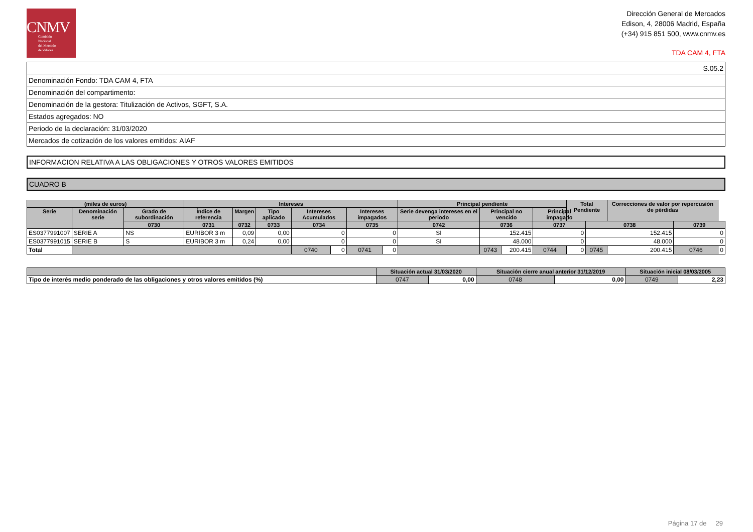CNMV
Comisión
Nacional
del Mercado
de Valores
Dirección General de Mercados
Edison, 4, 28006 Madrid, España
(+34) 915 851 500, www.cnmv.es
TDA CAM 4, FTA
| S.05.2 |
| Denominación Fondo: TDA CAM 4, FTA |
| Denominación del compartimento: |
| Denominación de la gestora: Titulización de Activos, SGFT, S.A. |
| Estados agregados: NO |
| Periodo de la declaración: 31/03/2020 |
| Mercados de cotización de los valores emitidos: AIAF |
INFORMACION RELATIVA A LAS OBLIGACIONES Y OTROS VALORES EMITIDOS
CUADRO B
| (miles de euros) | | | Intereses | | | | | | | Principal pendiente | | | | Total Pendiente | | Correcciones de valor por repercusión de pérdidas | | |
| --- | --- | --- | --- | --- | --- | --- | --- | --- | --- | --- | --- | --- | --- | --- | --- | --- | --- | --- |
| Serie | Denominación serie | Grado de subordinación | Índice de referencia | Margen | Tipo aplicado | Intereses Acumulados | | Intereses impagados | | Serie devenga intereses en el periodo | Principal no vencido | | Principal impagado | | | | | |
| | | 0730 | 0731 | 0732 | 0733 | 0734 | | 0735 | | 0742 | 0736 | | 0737 | | 0738 | | 0739 | |
| ES0377991007 | SERIE A | NS | EURIBOR 3 m | 0,09 | 0,00 | 0 | | 0 | | SI | 152.415 | | 0 | | 152.415 | | 0 | |
| ES0377991015 | SERIE B | S | EURIBOR 3 m | 0,24 | 0,00 | 0 | | 0 | | SI | 48.000 | | 0 | | 48.000 | | 0 | |
| Total | | | | | | 0740 | 0 | 0741 | 0 | | 0743 | 200.415 | 0744 | 0 | 0745 | 200.415 | 0746 | 0 |
| | Situación actual 31/03/2020 | | Situación cierre anual anterior 31/12/2019 | | Situación inicial 08/03/2005 | |
| --- | --- | --- | --- | --- | --- | --- |
| Tipo de interés medio ponderado de las obligaciones y otros valores emitidos (%) | 0747 | 0,00 | 0748 | 0,00 | 0749 | 2,23 |
Página 17 de 29